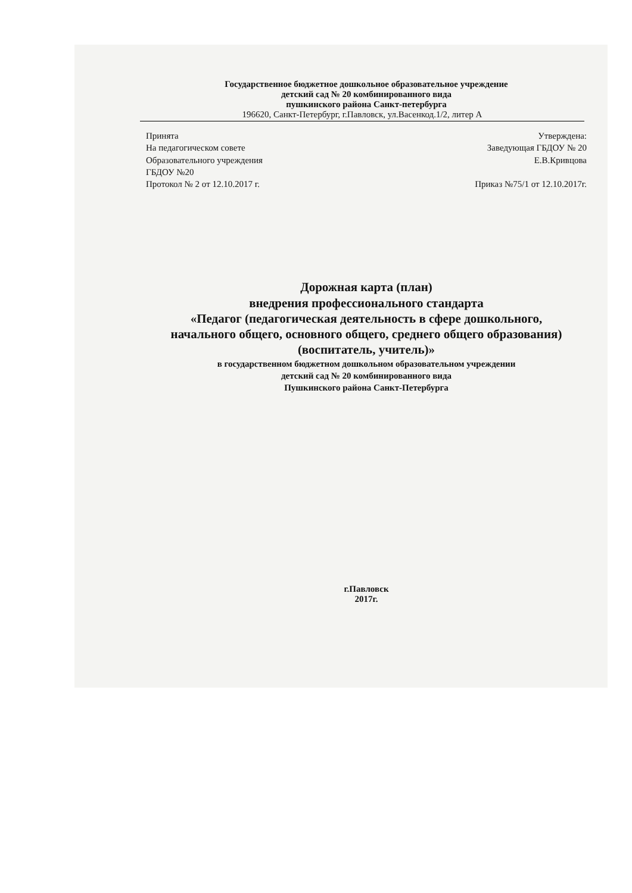Государственное бюджетное дошкольное образовательное учреждение
детский сад № 20 комбинированного вида
пушкинского района Санкт-петербурга
196620, Санкт-Петербург, г.Павловск, ул.Васенкод.1/2, литер А
Принята
На педагогическом совете
Образовательного учреждения
ГБДОУ №20
Протокол № 2 от 12.10.2017 г.
Утверждена:
Заведующая ГБДОУ № 20
Е.В.Кривцова
Приказ №75/1 от 12.10.2017г.
Дорожная карта (план)
внедрения профессионального стандарта
«Педагог (педагогическая деятельность в сфере дошкольного,
начального общего, основного общего, среднего общего образования)
(воспитатель, учитель)»
в государственном бюджетном дошкольном образовательном учреждении
детский сад № 20 комбинированного вида
Пушкинского района Санкт-Петербурга
г.Павловск
2017г.